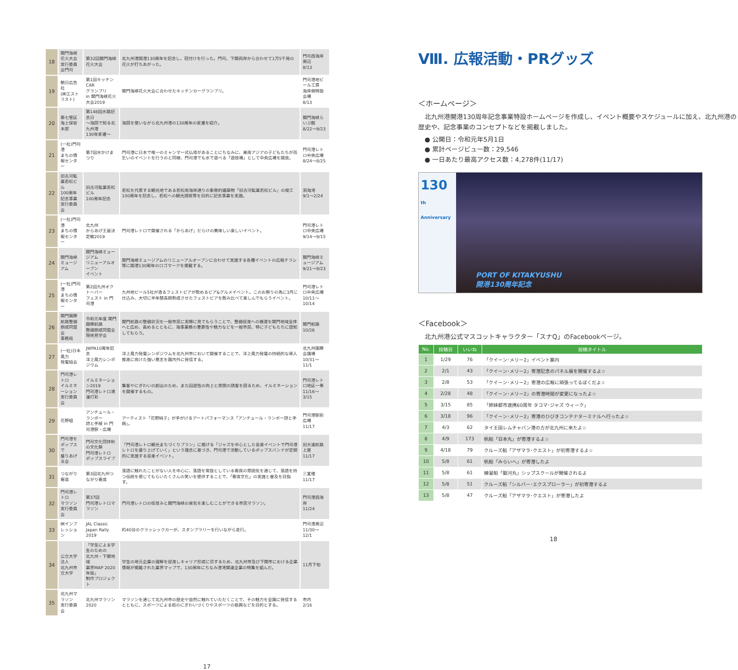| 18 | 関門海峡花火大会 実行委員会門司 | 第32回関門海峡花火大会 | 北九州港開港130周年を記念し、冠付けを行った。門司、下関両岸から合わせて1万5千発の花火が打ちあがった。 | 門司西海岸周辺 8/13 |
| 19 | 朝日広告社 (㈱エストラスト) | 第1回キッチンCAR グランプリ in 関門海峡花火大会2019 | 関門海峡花火大会に合わせたキッチンカーグランプリ。 | 門司港地ビール工房 海岸側特設会場 8/13 |
| 20 | 第七管区 海上保安本部 | 第148回水路記念日 ～海図で知る北九州港 130年変遷～ | 海図を使いながら北九州港の130周年の変遷を紹介。 | 関門海峡らいぶ館 8/22～9/23 |
| 21 | (一社)門司港 まちの情報センター | 第7回水かけまつり | 門司港に日本で唯一のミャンマー式仏塔があることにちなみに、東南アジアの子どもたちが雨乞いのイベントを行うのと同様、門司港でも水で遊べる「遊技場」として中央広場を開放。 | 門司港レトロ中央広場 8/24～8/25 |
| 22 | 旧古河鉱業若松ビル 100周年記念事業 実行委員会 | 旧古河鉱業若松ビル 100周年記念 | 若松を代表する観光地である若松南海岸通りの象徴的建築物「旧古河鉱業若松ビル」の竣工100周年を記念し、若松への観光誘致等を目的に記念事業を実施。 | 洞海湾 9/1～2/24 |
| 23 | (一社)門司港 まちの情報センター | 北九州 からあげ王座決定戦2019 | 門司港レトロで開催される「からあげ」だらけの美味しい楽しいイベント。 | 門司港レトロ中央広場 9/14～9/15 |
| 24 | 関門海峡 ミュージアム | 関門海峡ミュージアム リニューアルオープン イベント | 関門海峡ミュージアムのリニューアルオープンに合わせて実施する各種イベントの広報チラシ等に開港130周年のロゴマークを掲載する。 | 関門海峡ミュージアム 9/21～9/23 |
| 25 | (一社)門司港 まちの情報センター | 第2回九州オクトーバー フェスト in 門司港 | 九州地ビール5社が造るフェストビアが飲めるビア&グルメイベント。このお祭りの為に3月に仕込み、大切に半年間長期熟成させたフェストビアを飲み比べて楽しんでもらうイベント。 | 門司港レトロ中央広場 10/11～10/14 |
| 26 | 関門国際航路整備 期成同盟会 事務局 | 令和元年度 関門国際航路 整備期成同盟会 現地見学会 | 関門航路の整備状況を一般市民に実際に見てもらうことで、整備促進への機運を関門地域全体へと広め、高めるとともに、海事業務の重要性や魅力などを一般市民、特に子どもたちに認知してもらう。 | 関門航路 10/26 |
| 27 | (一社)日本風力 発電協会 | JWPA10周年記念 洋上風力シンポジウム | 洋上風力発電シンポジウムを北九州市において開催することで、洋上風力発電の持続的な導入推進に向けた強い意志を国内外に発信する。 | 北九州国際会議場 10/31～11/1 |
| 28 | 門司港レトロ イルミネーション 実行委員会 | イルミネーション2019 門司港レトロ浪漫灯彩 | 集客やにぎわいの創出のため、また回遊性の向上と夜間の誘客を図るため、イルミネーションを開催するもの。 | 門司港レトロ地区一帯 11/16～3/15 |
| 29 | 花野組 | アンチュール・ランボー 詩と手紙 in 門司港駅・広場 | アーティスト「花野純子」が手がけるアートパフォーマンス「アンチュール・ランボー詩と手紙」。 | 門司港駅前広場 11/17 |
| 30 | 門司港をポップスで 盛りあげる会 | 門司文化団体秋の文化祭 門司港レトロ ポップスライブ | 「門司港レトロ観光まちづくりプラン」に掲げる「ジャズを中心とした音楽イベントで門司港レトロを盛り上げていく」という理念に基づき、門司港で活動しているポップスバンドが定期的に実施する音楽イベント。 | 旧大連航路上屋 11/17 |
| 31 | つながり寄席 | 第3回北九州つながり寄席 | 落語に触れたことがない人を中心に、落語を常設としている寄席の雰囲気を通じて、落語を持つ伝統を感じてもらいたくさんの笑いを提供することで、「寄席文化」の実施と普及を目指す。 | 三宜楼 11/17 |
| 32 | 門司港レトロ マラソン 実行委員会 | 第37回 門司港レトロマラソン | 門司港レトロの街並みと関門海峡の景気を楽しむことができる市民マラソン。 | 門司港西海岸 11/24 |
| 33 | ㈱インプレッション | JAL Classic Japan Rally 2019 | 約40台のクラッシックカーが、スタンプラリーを行いながら走行。 | 門司港周辺 11/30～12/1 |
| 34 | 公立大学法人 北九州市立大学 | 「学生による学生のための 北九州・下関地域 業界MAP 2020年版」 制作プロジェクト | 学生の地元企業の理解を促進しキャリア形成に資するため、北九州市及び下関市における企業情報が掲載された業界マップで、130周年にちなみ港湾関連企業の特集を組んだ。 | 11月下旬 |
| 35 | 北九州マラソン 実行委員会 | 北九州マラソン2020 | マラソンを通じて北九州市の歴史や自然に触れていただくことで、その魅力を全国に発信するとともに、スポーツによる街のにぎわいづくりやスポーツの振興などを目的とする。 | 市内 2/16 |
17
Ⅷ. 広報活動・PRグッズ
＜ホームページ＞
　北九州港開港130周年記念事業特設ホームページを作成し、イベント概要やスケジュールに加え、北九州港の歴史や、記念事業のコンセプトなどを掲載しました。
　● 公開日：令和元年5月1日
　● 累計ページビュー数：29,546
　● 一日あたり最高アクセス数：4,278件(11/17)
130 th Anniversary
PORT OF KITAKYUSHU
開港130周年記念
＜Facebook＞
　北九州港公式マスコットキャラクター「スナQ」のFacebookページ。
| No. | 投稿日 | いいね | 投稿タイトル |
| --- | --- | --- | --- |
| 1 | 1/29 | 76 | 「クイーン･メリー2」イベント案内 |
| 2 | 2/1 | 43 | 「クイーン･メリー2」寄港記念のパネル展を開催するよ☆ |
| 3 | 2/8 | 53 | 「クイーン･メリー2」寄港の広報に頑張ってるぼくだよ☆ |
| 4 | 2/28 | 48 | 「クイーン･メリー2」の寄港時間が変更になったよ☆ |
| 5 | 3/15 | 85 | 「姉妹都市連携60周年 タコマ･ジャズ ウィーク」 |
| 6 | 3/18 | 96 | 「クイーン･メリー2」寄港のひびきコンテナターミナルへ行ったよ☆ |
| 7 | 4/3 | 62 | タイ王国レムチャバン港の方が北九州に来たよ☆ |
| 8 | 4/9 | 173 | 帆船「日本丸」が寄港するよ☆ |
| 9 | 4/18 | 79 | クルーズ船「アザマラ･クエスト」が初寄港するよ☆ |
| 10 | 5/8 | 61 | 帆船「みらいへ」が寄港したよ |
| 11 | 5/8 | 61 | 練習船「銀河丸」シップスクールが開催されるよ |
| 12 | 5/8 | 51 | クルーズ船「シルバー･エクスプローラー」が初寄港するよ |
| 13 | 5/8 | 47 | クルーズ船「アザマラ･クエスト」が寄港したよ |
18